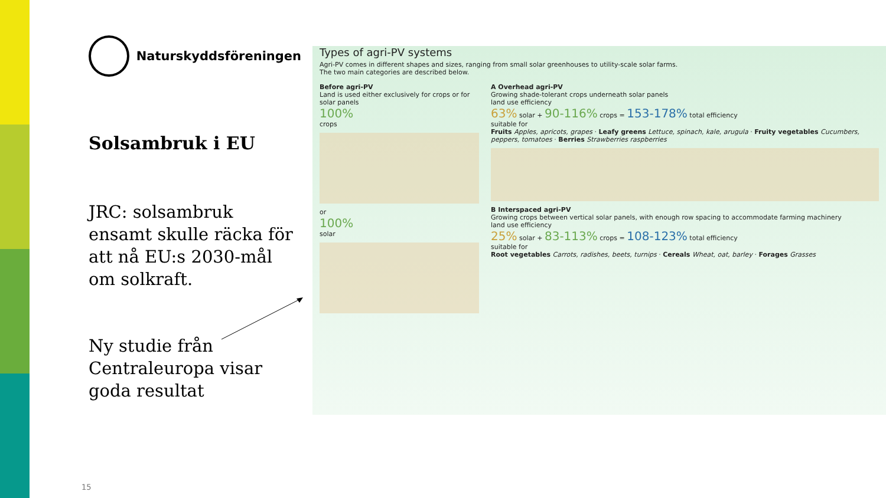Naturskyddsföreningen
Solsambruk i EU
JRC: solsambruk ensamt skulle räcka för att nå EU:s 2030-mål om solkraft.
Ny studie från Centraleuropa visar goda resultat
15
Types of agri-PV systems
Agri-PV comes in different shapes and sizes, ranging from small solar greenhouses to utility-scale solar farms.
The two main categories are described below.
Before agri-PV
Land is used either exclusively for crops or for solar panels
100%
crops
or
100%
solar
A Overhead agri-PV
Growing shade-tolerant crops underneath solar panels
land use efficiency
63% solar + 90-116% crops = 153-178% total efficiency
suitable for
Fruits Apples, apricots, grapes · Leafy greens Lettuce, spinach, kale, arugula · Fruity vegetables Cucumbers, peppers, tomatoes · Berries Strawberries raspberries
B Interspaced agri-PV
Growing crops between vertical solar panels, with enough row spacing to accommodate farming machinery
land use efficiency
25% solar + 83-113% crops = 108-123% total efficiency
suitable for
Root vegetables Carrots, radishes, beets, turnips · Cereals Wheat, oat, barley · Forages Grasses